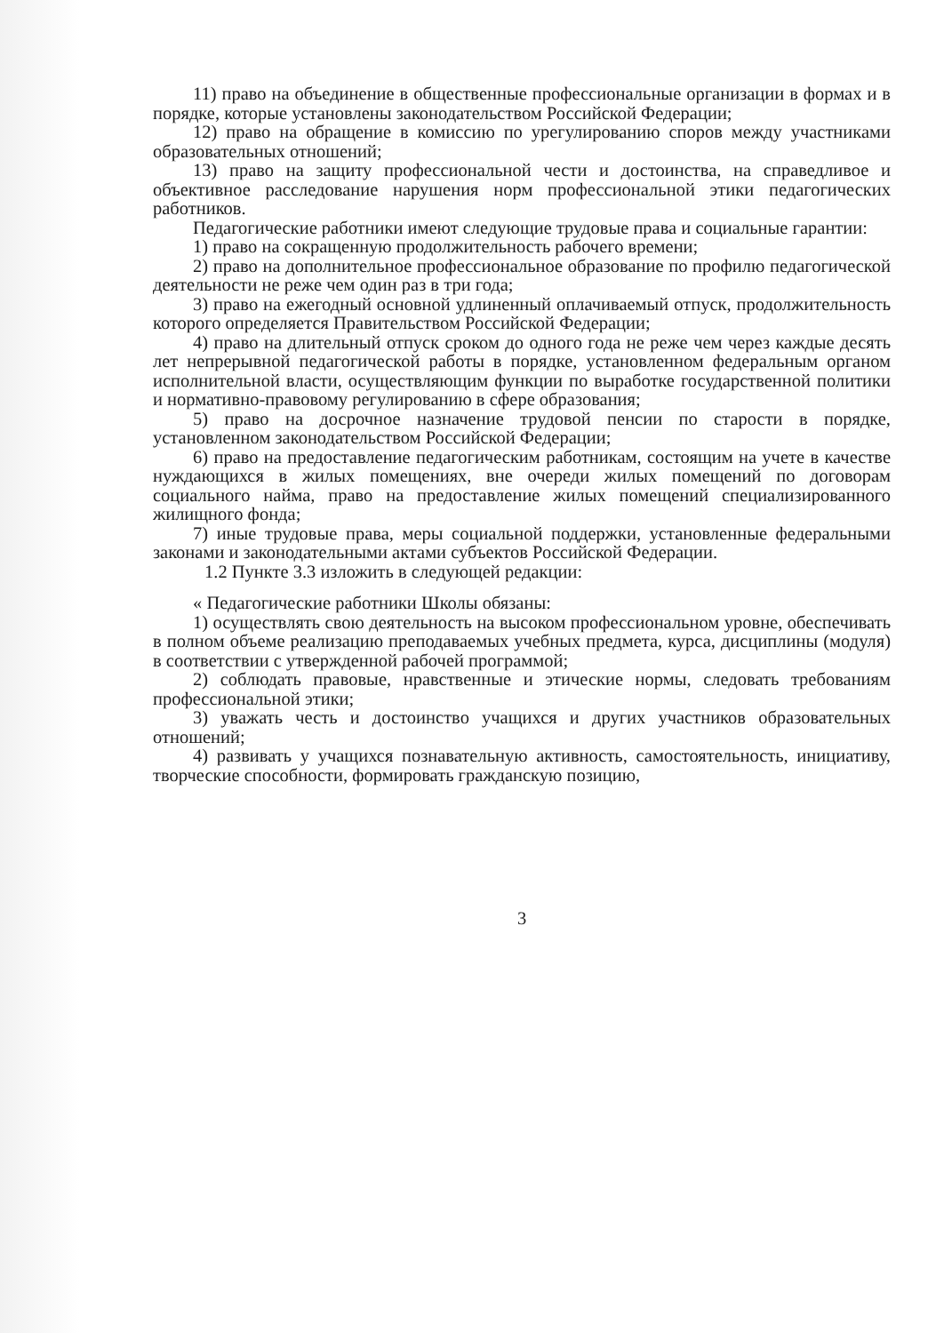11) право на объединение в общественные профессиональные организации в формах и в порядке, которые установлены законодательством Российской Федерации;
12) право на обращение в комиссию по урегулированию споров между участниками образовательных отношений;
13) право на защиту профессиональной чести и достоинства, на справедливое и объективное расследование нарушения норм профессиональной этики педагогических работников.
Педагогические работники имеют следующие трудовые права и социальные гарантии:
1) право на сокращенную продолжительность рабочего времени;
2) право на дополнительное профессиональное образование по профилю педагогической деятельности не реже чем один раз в три года;
3) право на ежегодный основной удлиненный оплачиваемый отпуск, продолжительность которого определяется Правительством Российской Федерации;
4) право на длительный отпуск сроком до одного года не реже чем через каждые десять лет непрерывной педагогической работы в порядке, установленном федеральным органом исполнительной власти, осуществляющим функции по выработке государственной политики и нормативно-правовому регулированию в сфере образования;
5) право на досрочное назначение трудовой пенсии по старости в порядке, установленном законодательством Российской Федерации;
6) право на предоставление педагогическим работникам, состоящим на учете в качестве нуждающихся в жилых помещениях, вне очереди жилых помещений по договорам социального найма, право на предоставление жилых помещений специализированного жилищного фонда;
7) иные трудовые права, меры социальной поддержки, установленные федеральными законами и законодательными актами субъектов Российской Федерации.
1.2 Пункте 3.3 изложить в следующей редакции:
« Педагогические работники Школы обязаны:
1) осуществлять свою деятельность на высоком профессиональном уровне, обеспечивать в полном объеме реализацию преподаваемых учебных предмета, курса, дисциплины (модуля) в соответствии с утвержденной рабочей программой;
2) соблюдать правовые, нравственные и этические нормы, следовать требованиям профессиональной этики;
3) уважать честь и достоинство учащихся и других участников образовательных отношений;
4) развивать у учащихся познавательную активность, самостоятельность, инициативу, творческие способности, формировать гражданскую позицию,
3